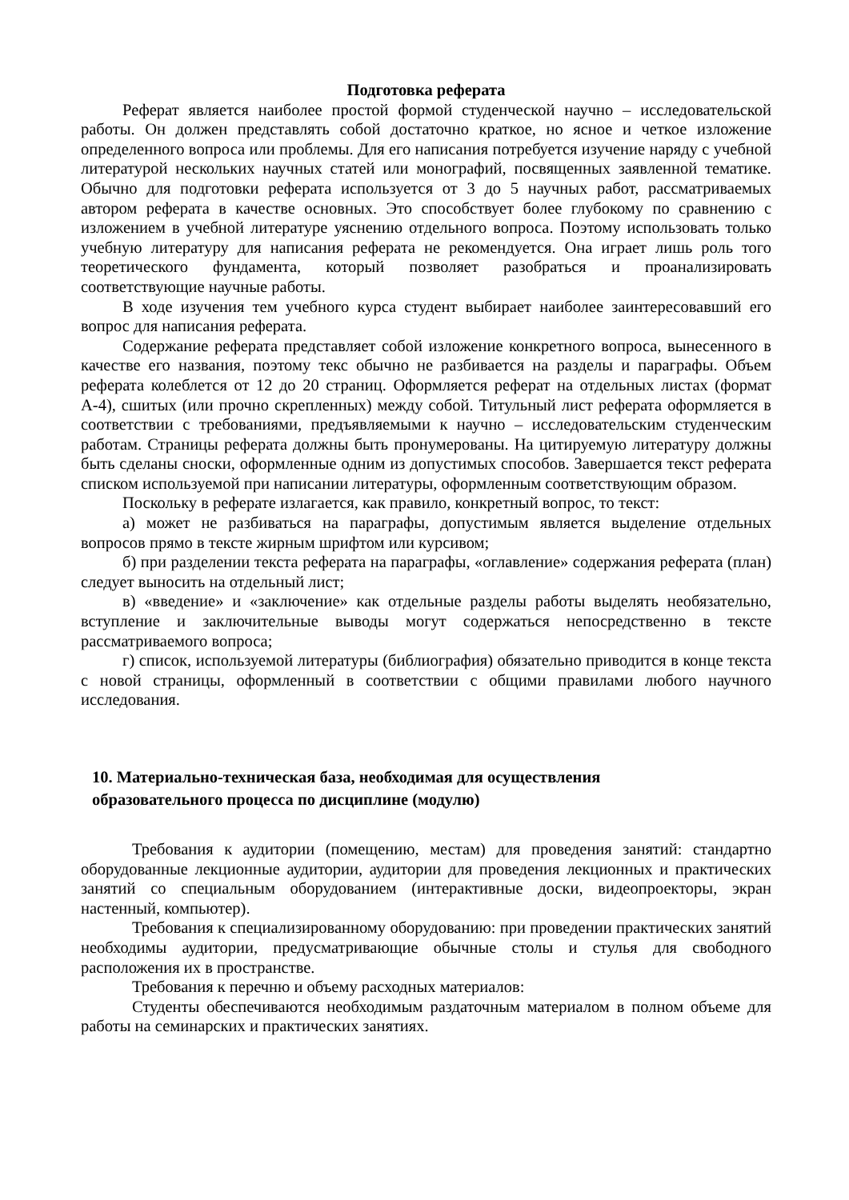Подготовка реферата
Реферат является наиболее простой формой студенческой научно – исследовательской работы. Он должен представлять собой достаточно краткое, но ясное и четкое изложение определенного вопроса или проблемы. Для его написания потребуется изучение наряду с учебной литературой нескольких научных статей или монографий, посвященных заявленной тематике. Обычно для подготовки реферата используется от 3 до 5 научных работ, рассматриваемых автором реферата в качестве основных. Это способствует более глубокому по сравнению с изложением в учебной литературе уяснению отдельного вопроса. Поэтому использовать только учебную литературу для написания реферата не рекомендуется. Она играет лишь роль того теоретического фундамента, который позволяет разобраться и проанализировать соответствующие научные работы.
В ходе изучения тем учебного курса студент выбирает наиболее заинтересовавший его вопрос для написания реферата.
Содержание реферата представляет собой изложение конкретного вопроса, вынесенного в качестве его названия, поэтому текс обычно не разбивается на разделы и параграфы. Объем реферата колеблется от 12 до 20 страниц. Оформляется реферат на отдельных листах (формат А-4), сшитых (или прочно скрепленных) между собой. Титульный лист реферата оформляется в соответствии с требованиями, предъявляемыми к научно – исследовательским студенческим работам. Страницы реферата должны быть пронумерованы. На цитируемую литературу должны быть сделаны сноски, оформленные одним из допустимых способов. Завершается текст реферата списком используемой при написании литературы, оформленным соответствующим образом.
Поскольку в реферате излагается, как правило, конкретный вопрос, то текст:
а) может не разбиваться на параграфы, допустимым является выделение отдельных вопросов прямо в тексте жирным шрифтом или курсивом;
б) при разделении текста реферата на параграфы, «оглавление» содержания реферата (план) следует выносить на отдельный лист;
в) «введение» и «заключение» как отдельные разделы работы выделять необязательно, вступление и заключительные выводы могут содержаться непосредственно в тексте рассматриваемого вопроса;
г) список, используемой литературы (библиография) обязательно приводится в конце текста с новой страницы, оформленный в соответствии с общими правилами любого научного исследования.
10. Материально-техническая база, необходимая для осуществления
образовательного процесса по дисциплине (модулю)
Требования к аудитории (помещению, местам) для проведения занятий: стандартно оборудованные лекционные аудитории, аудитории для проведения лекционных и практических занятий со специальным оборудованием (интерактивные доски, видеопроекторы, экран настенный, компьютер).
Требования к специализированному оборудованию: при проведении практических занятий необходимы аудитории, предусматривающие обычные столы и стулья для свободного расположения их в пространстве.
Требования к перечню и объему расходных материалов:
Студенты обеспечиваются необходимым раздаточным материалом в полном объеме для работы на семинарских и практических занятиях.